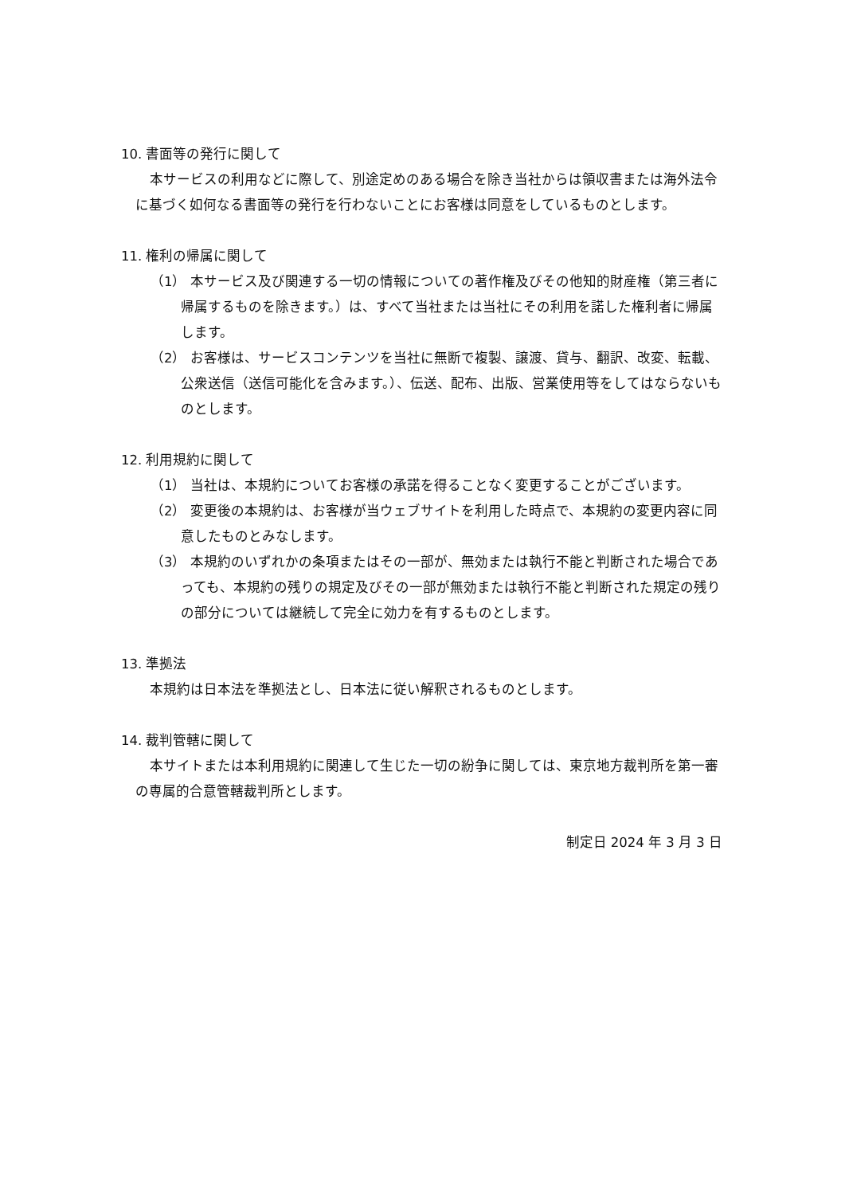10. 書面等の発行に関して
本サービスの利用などに際して、別途定めのある場合を除き当社からは領収書または海外法令に基づく如何なる書面等の発行を行わないことにお客様は同意をしているものとします。
11. 権利の帰属に関して
（1） 本サービス及び関連する一切の情報についての著作権及びその他知的財産権（第三者に帰属するものを除きます。）は、すべて当社または当社にその利用を諾した権利者に帰属します。
（2） お客様は、サービスコンテンツを当社に無断で複製、譲渡、貸与、翻訳、改変、転載、公衆送信（送信可能化を含みます。）、伝送、配布、出版、営業使用等をしてはならないものとします。
12. 利用規約に関して
（1） 当社は、本規約についてお客様の承諾を得ることなく変更することがございます。
（2） 変更後の本規約は、お客様が当ウェブサイトを利用した時点で、本規約の変更内容に同意したものとみなします。
（3） 本規約のいずれかの条項またはその一部が、無効または執行不能と判断された場合であっても、本規約の残りの規定及びその一部が無効または執行不能と判断された規定の残りの部分については継続して完全に効力を有するものとします。
13. 準拠法
本規約は日本法を準拠法とし、日本法に従い解釈されるものとします。
14. 裁判管轄に関して
本サイトまたは本利用規約に関連して生じた一切の紛争に関しては、東京地方裁判所を第一審の専属的合意管轄裁判所とします。
制定日 2024 年 3 月 3 日